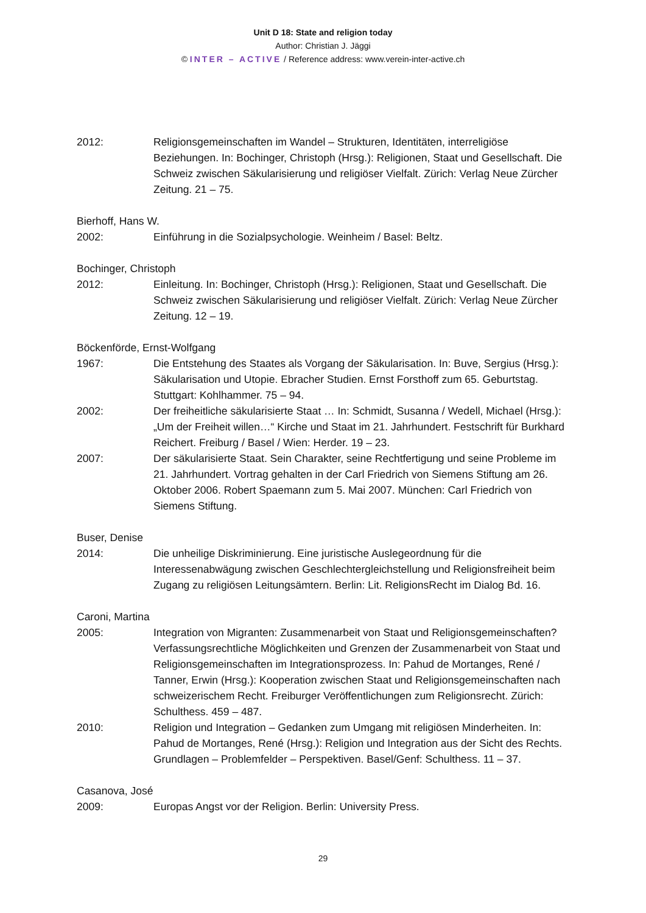Unit D 18: State and religion today
Author: Christian J. Jäggi
© INTER – ACTIVE / Reference address: www.verein-inter-active.ch
2012: Religionsgemeinschaften im Wandel – Strukturen, Identitäten, interreligiöse Beziehungen. In: Bochinger, Christoph (Hrsg.): Religionen, Staat und Gesellschaft. Die Schweiz zwischen Säkularisierung und religiöser Vielfalt. Zürich: Verlag Neue Zürcher Zeitung. 21 – 75.
Bierhoff, Hans W.
2002: Einführung in die Sozialpsychologie. Weinheim / Basel: Beltz.
Bochinger, Christoph
2012: Einleitung. In: Bochinger, Christoph (Hrsg.): Religionen, Staat und Gesellschaft. Die Schweiz zwischen Säkularisierung und religiöser Vielfalt. Zürich: Verlag Neue Zürcher Zeitung. 12 – 19.
Böckenförde, Ernst-Wolfgang
1967: Die Entstehung des Staates als Vorgang der Säkularisation. In: Buve, Sergius (Hrsg.): Säkularisation und Utopie. Ebracher Studien. Ernst Forsthoff zum 65. Geburtstag. Stuttgart: Kohlhammer. 75 – 94.
2002: Der freiheitliche säkularisierte Staat … In: Schmidt, Susanna / Wedell, Michael (Hrsg.): „Um der Freiheit willen…“ Kirche und Staat im 21. Jahrhundert. Festschrift für Burkhard Reichert. Freiburg / Basel / Wien: Herder. 19 – 23.
2007: Der säkularisierte Staat. Sein Charakter, seine Rechtfertigung und seine Probleme im 21. Jahrhundert. Vortrag gehalten in der Carl Friedrich von Siemens Stiftung am 26. Oktober 2006. Robert Spaemann zum 5. Mai 2007. München: Carl Friedrich von Siemens Stiftung.
Buser, Denise
2014: Die unheilige Diskriminierung. Eine juristische Auslegeordnung für die Interessenabwägung zwischen Geschlechtergleichstellung und Religionsfreiheit beim Zugang zu religiösen Leitungsämtern. Berlin: Lit. ReligionsRecht im Dialog Bd. 16.
Caroni, Martina
2005: Integration von Migranten: Zusammenarbeit von Staat und Religionsgemeinschaften? Verfassungsrechtliche Möglichkeiten und Grenzen der Zusammenarbeit von Staat und Religionsgemeinschaften im Integrationsprozess. In: Pahud de Mortanges, René / Tanner, Erwin (Hrsg.): Kooperation zwischen Staat und Religionsgemeinschaften nach schweizerischem Recht. Freiburger Veröffentlichungen zum Religionsrecht. Zürich: Schulthess. 459 – 487.
2010: Religion und Integration – Gedanken zum Umgang mit religiösen Minderheiten. In: Pahud de Mortanges, René (Hrsg.): Religion und Integration aus der Sicht des Rechts. Grundlagen – Problemfelder – Perspektiven. Basel/Genf: Schulthess. 11 – 37.
Casanova, José
2009: Europas Angst vor der Religion. Berlin: University Press.
29